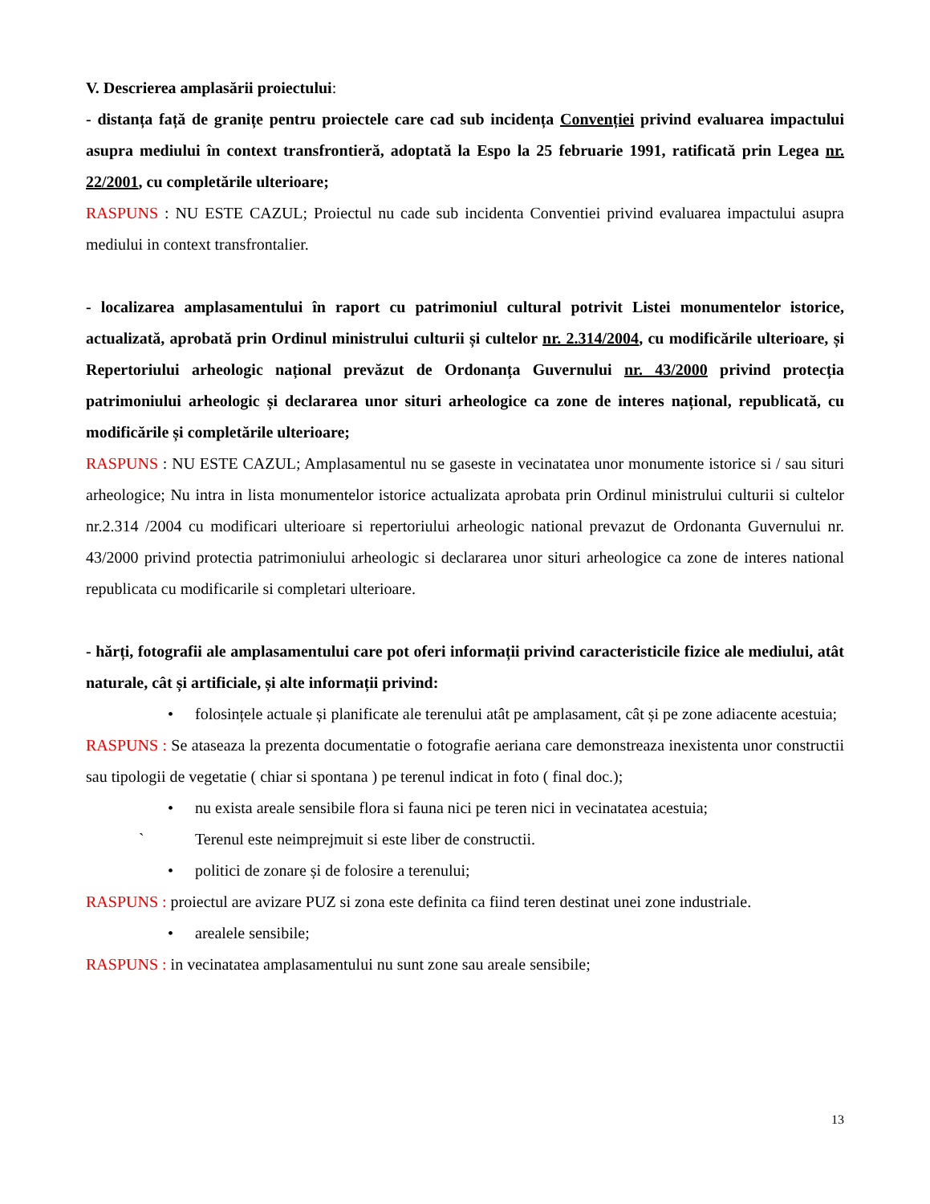V. Descrierea amplasării proiectului:
- distanța față de granițe pentru proiectele care cad sub incidența Convenției privind evaluarea impactului asupra mediului în context transfrontieră, adoptată la Espo la 25 februarie 1991, ratificată prin Legea nr. 22/2001, cu completările ulterioare;
RASPUNS : NU ESTE CAZUL; Proiectul nu cade sub incidenta Conventiei privind evaluarea impactului asupra mediului in context transfrontalier.
- localizarea amplasamentului în raport cu patrimoniul cultural potrivit Listei monumentelor istorice, actualizată, aprobată prin Ordinul ministrului culturii și cultelor nr. 2.314/2004, cu modificările ulterioare, și Repertoriului arheologic național prevăzut de Ordonanța Guvernului nr. 43/2000 privind protecția patrimoniului arheologic și declararea unor situri arheologice ca zone de interes național, republicată, cu modificările și completările ulterioare;
RASPUNS : NU ESTE CAZUL; Amplasamentul nu se gaseste in vecinatatea unor monumente istorice si / sau situri arheologice; Nu intra in lista monumentelor istorice actualizata aprobata prin Ordinul ministrului culturii si cultelor nr.2.314 /2004 cu modificari ulterioare si repertoriului arheologic national prevazut de Ordonanta Guvernului nr. 43/2000 privind protectia patrimoniului arheologic si declararea unor situri arheologice ca zone de interes national republicata cu modificarile si completari ulterioare.
- hărți, fotografii ale amplasamentului care pot oferi informații privind caracteristicile fizice ale mediului, atât naturale, cât și artificiale, și alte informații privind:
• folosințele actuale și planificate ale terenului atât pe amplasament, cât și pe zone adiacente acestuia;
RASPUNS : Se ataseaza la prezenta documentatie o fotografie aeriana care demonstreaza inexistenta unor constructii sau tipologii de vegetatie ( chiar si spontana ) pe terenul indicat in foto ( final doc.);
• nu exista areale sensibile flora si fauna nici pe teren nici in vecinatatea acestuia;
` Terenul este neimprejmuit si este liber de constructii.
• politici de zonare și de folosire a terenului;
RASPUNS : proiectul are avizare PUZ si zona este definita ca fiind teren destinat unei zone industriale.
• arealele sensibile;
RASPUNS : in vecinatatea amplasamentului nu sunt zone sau areale sensibile;
13